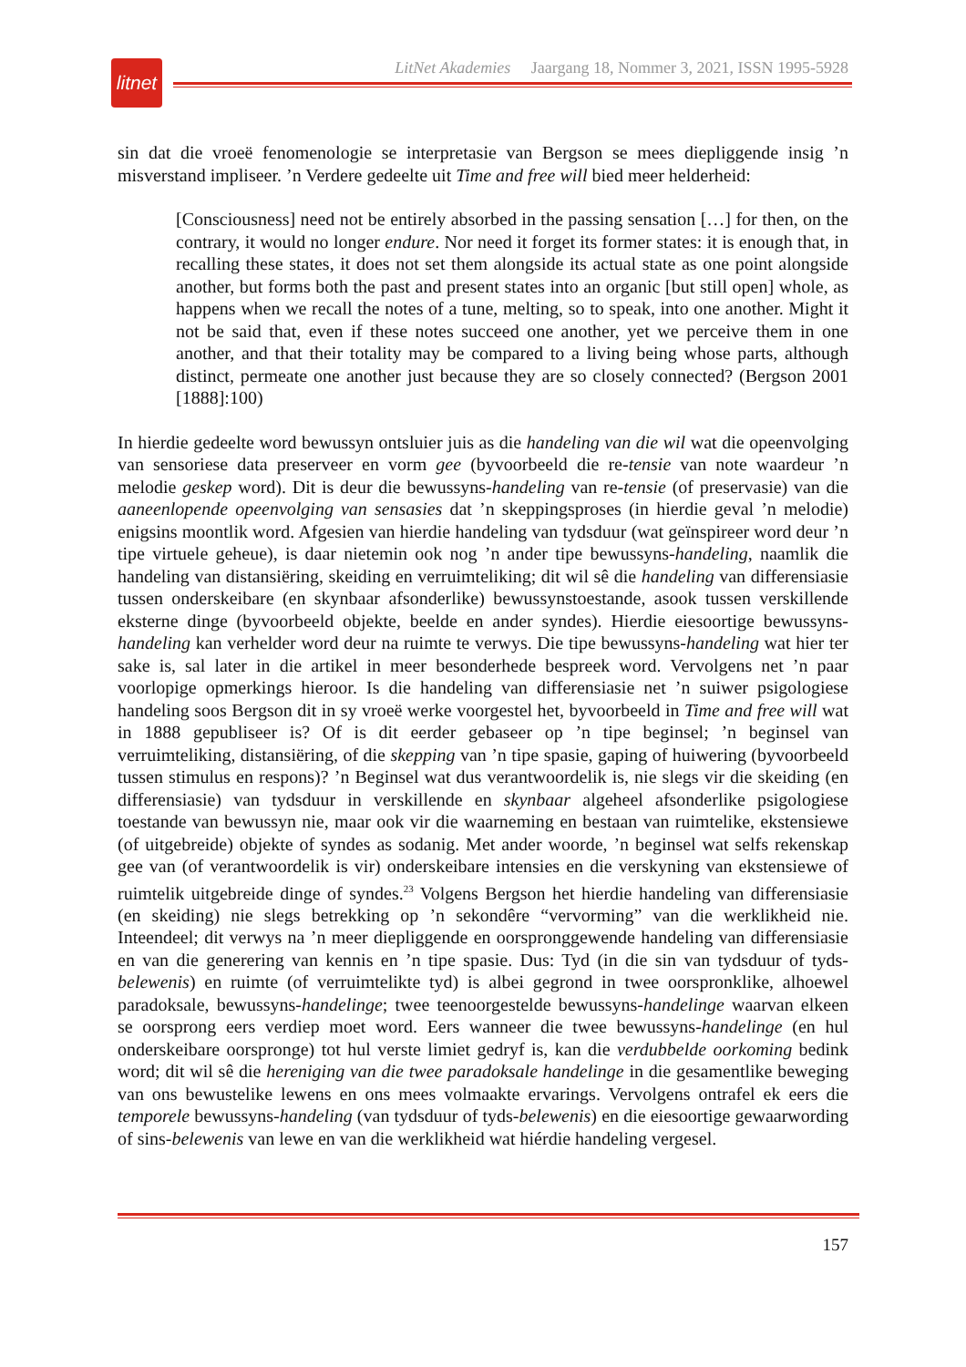litnet
LitNet Akademies Jaargang 18, Nommer 3, 2021, ISSN 1995-5928
sin dat die vroeë fenomenologie se interpretasie van Bergson se mees diepliggende insig ’n misverstand impliseer. ’n Verdere gedeelte uit Time and free will bied meer helderheid:
[Consciousness] need not be entirely absorbed in the passing sensation […] for then, on the contrary, it would no longer endure. Nor need it forget its former states: it is enough that, in recalling these states, it does not set them alongside its actual state as one point alongside another, but forms both the past and present states into an organic [but still open] whole, as happens when we recall the notes of a tune, melting, so to speak, into one another. Might it not be said that, even if these notes succeed one another, yet we perceive them in one another, and that their totality may be compared to a living being whose parts, although distinct, permeate one another just because they are so closely connected? (Bergson 2001 [1888]:100)
In hierdie gedeelte word bewussyn ontsluier juis as die handeling van die wil wat die opeenvolging van sensoriese data preserveer en vorm gee (byvoorbeeld die re-tensie van note waardeur ’n melodie geskep word). Dit is deur die bewussyns-handeling van re-tensie (of preservasie) van die aaneenlopende opeenvolging van sensasies dat ’n skeppingsproses (in hierdie geval ’n melodie) enigsins moontlik word. Afgesien van hierdie handeling van tydsduur (wat geïnspireer word deur ’n tipe virtuele geheue), is daar nietemin ook nog ’n ander tipe bewussyns-handeling, naamlik die handeling van distansiëring, skeiding en verruimteliking; dit wil sê die handeling van differensiasie tussen onderskeibare (en skynbaar afsonderlike) bewussynstoestande, asook tussen verskillende eksterne dinge (byvoorbeeld objekte, beelde en ander syndes). Hierdie eiesoortige bewussyns-handeling kan verhelder word deur na ruimte te verwys. Die tipe bewussyns-handeling wat hier ter sake is, sal later in die artikel in meer besonderhede bespreek word. Vervolgens net ’n paar voorlopige opmerkings hieroor. Is die handeling van differensiasie net ’n suiwer psigologiese handeling soos Bergson dit in sy vroeë werke voorgestel het, byvoorbeeld in Time and free will wat in 1888 gepubliseer is? Of is dit eerder gebaseer op ’n tipe beginsel; ’n beginsel van verruimteliking, distansiëring, of die skepping van ’n tipe spasie, gaping of huiwering (byvoorbeeld tussen stimulus en respons)? ’n Beginsel wat dus verantwoordelik is, nie slegs vir die skeiding (en differensiasie) van tydsduur in verskillende en skynbaar algeheel afsonderlike psigologiese toestande van bewussyn nie, maar ook vir die waarneming en bestaan van ruimtelike, ekstensiewe (of uitgebreide) objekte of syndes as sodanig. Met ander woorde, ’n beginsel wat selfs rekenskap gee van (of verantwoordelik is vir) onderskeibare intensies en die verskyning van ekstensiewe of ruimtelik uitgebreide dinge of syndes.<sup>23</sup> Volgens Bergson het hierdie handeling van differensiasie (en skeiding) nie slegs betrekking op ’n sekondêre “vervorming” van die werklikheid nie. Inteendeel; dit verwys na ’n meer diepliggende en oorspronggewende handeling van differensiasie en van die generering van kennis en ’n tipe spasie. Dus: Tyd (in die sin van tydsduur of tyds-belewenis) en ruimte (of verruimtelikte tyd) is albei gegrond in twee oorspronklike, alhoewel paradoksale, bewussyns-handelinge; twee teenoorgestelde bewussyns-handelinge waarvan elkeen se oorsprong eers verdiep moet word. Eers wanneer die twee bewussyns-handelinge (en hul onderskeibare oorspronge) tot hul verste limiet gedryf is, kan die verdubbelde oorkoming bedink word; dit wil sê die hereniging van die twee paradoksale handelinge in die gesamentlike beweging van ons bewustelike lewens en ons mees volmaakte ervarings. Vervolgens ontrafel ek eers die temporele bewussyns-handeling (van tydsduur of tyds-belewenis) en die eiesoortige gewaarwording of sins-belewenis van lewe en van die werklikheid wat hiérdie handeling vergesel.
157